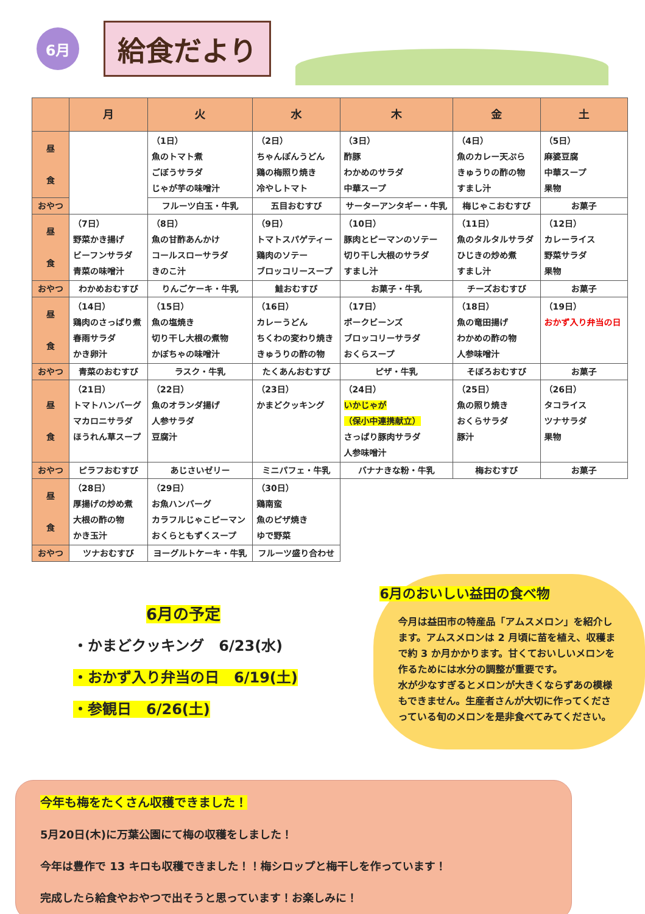6月
給食だより
| | 月 | 火 | 水 | 木 | 金 | 土 |
| --- | --- | --- | --- | --- | --- | --- |
| 昼 食 | | （1日） 魚のトマト煮 ごぼうサラダ じゃが芋の味噌汁 | （2日） ちゃんぽんうどん 鶏の梅照り焼き 冷やしトマト | （3日） 酢豚 わかめのサラダ 中華スープ | （4日） 魚のカレー天ぷら きゅうりの酢の物 すまし汁 | （5日） 麻婆豆腐 中華スープ 果物 |
| おやつ | | フルーツ白玉・牛乳 | 五目おむすび | サーターアンタギー・牛乳 | 梅じゃこおむすび | お菓子 |
| 昼 食 | （7日） 野菜かき揚げ ビーフンサラダ 青菜の味噌汁 | （8日） 魚の甘酢あんかけ コールスローサラダ きのこ汁 | （9日） トマトスパゲティー 鶏肉のソテー ブロッコリースープ | （10日） 豚肉とピーマンのソテー 切り干し大根のサラダ すまし汁 | （11日） 魚のタルタルサラダ ひじきの炒め煮 すまし汁 | （12日） カレーライス 野菜サラダ 果物 |
| おやつ | わかめおむすび | りんごケーキ・牛乳 | 鮭おむすび | お菓子・牛乳 | チーズおむすび | お菓子 |
| 昼 食 | （14日） 鶏肉のさっぱり煮 春雨サラダ かき卵汁 | （15日） 魚の塩焼き 切り干し大根の煮物 かぼちゃの味噌汁 | （16日） カレーうどん ちくわの変わり焼き きゅうりの酢の物 | （17日） ポークビーンズ ブロッコリーサラダ おくらスープ | （18日） 魚の竜田揚げ わかめの酢の物 人参味噌汁 | （19日） おかず入り弁当の日 |
| おやつ | 青菜のおむすび | ラスク・牛乳 | たくあんおむすび | ピザ・牛乳 | そぼろおむすび | お菓子 |
| 昼 食 | （21日） トマトハンバーグ マカロニサラダ ほうれん草スープ | （22日） 魚のオランダ揚げ 人参サラダ 豆腐汁 | （23日） かまどクッキング | （24日） いかじゃが （保小中連携献立） さっぱり豚肉サラダ 人参味噌汁 | （25日） 魚の照り焼き おくらサラダ 豚汁 | （26日） タコライス ツナサラダ 果物 |
| おやつ | ピラフおむすび | あじさいゼリー | ミニパフェ・牛乳 | バナナきな粉・牛乳 | 梅おむすび | お菓子 |
| 昼 食 | （28日） 厚揚げの炒め煮 大根の酢の物 かき玉汁 | （29日） お魚ハンバーグ カラフルじゃこピーマン おくらともずくスープ | （30日） 鶏南蛮 魚のピザ焼き ゆで野菜 | | | |
| おやつ | ツナおむすび | ヨーグルトケーキ・牛乳 | フルーツ盛り合わせ | | | |
6月の予定
・かまどクッキング　6/23(水)
・おかず入り弁当の日　6/19(土)
・参観日　6/26(土)
6月のおいしい益田の食べ物
今月は益田市の特産品「アムスメロン」を紹介します。アムスメロンは 2 月頃に苗を植え、収穫まで約 3 か月かかります。甘くておいしいメロンを作るためには水分の調整が重要です。
水が少なすぎるとメロンが大きくならずあの模様もできません。生産者さんが大切に作ってくださっている旬のメロンを是非食べてみてください。
今年も梅をたくさん収穫できました！
5月20日(木)に万葉公園にて梅の収穫をしました！
今年は豊作で 13 キロも収穫できました！！梅シロップと梅干しを作っています！
完成したら給食やおやつで出そうと思っています！お楽しみに！